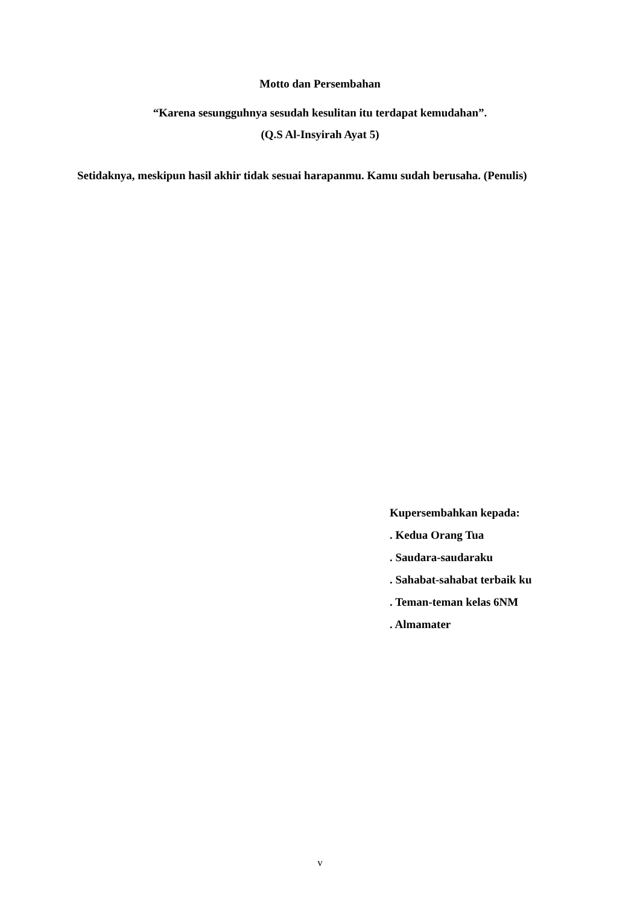Motto dan Persembahan
“Karena sesungguhnya sesudah kesulitan itu terdapat kemudahan”.
(Q.S Al-Insyirah Ayat 5)
Setidaknya, meskipun hasil akhir tidak sesuai harapanmu. Kamu sudah berusaha. (Penulis)
Kupersembahkan kepada:
. Kedua Orang Tua
. Saudara-saudaraku
. Sahabat-sahabat terbaik ku
. Teman-teman kelas 6NM
. Almamater
v